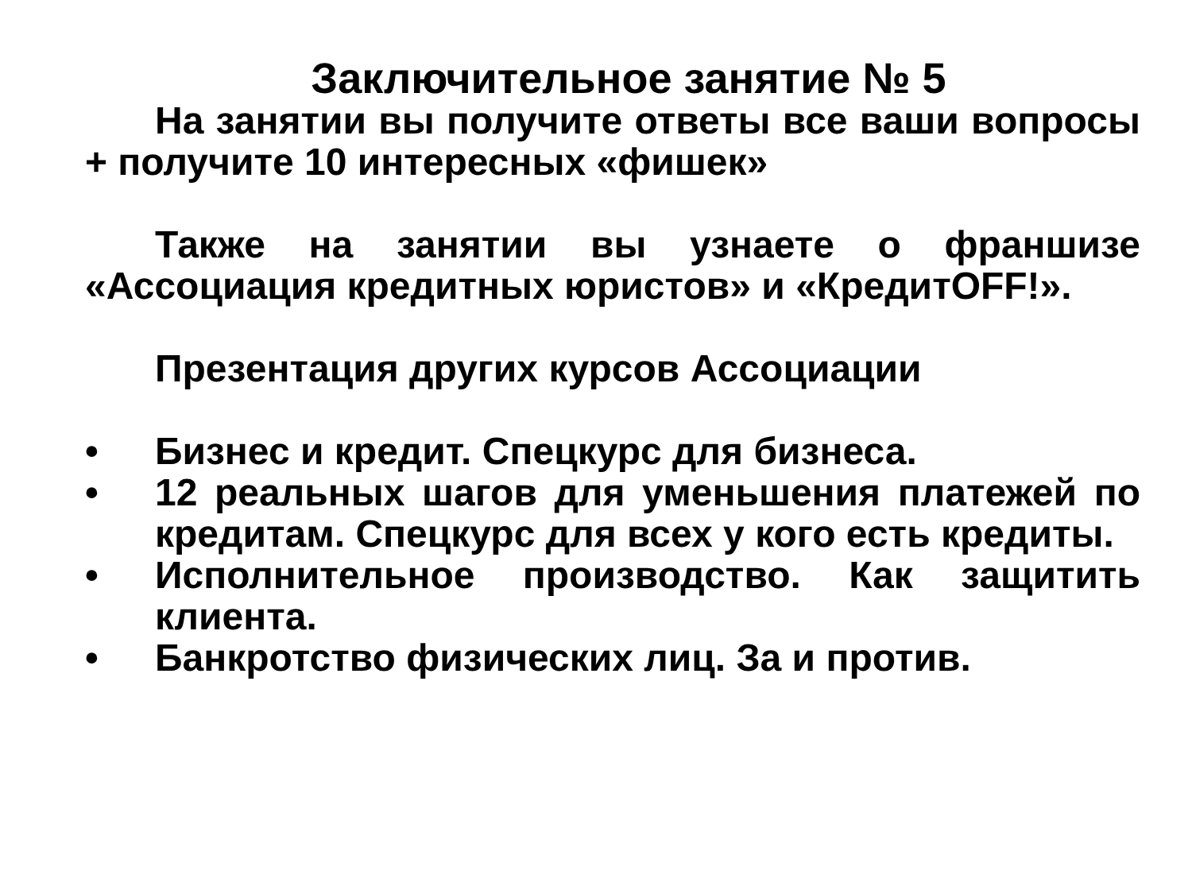Заключительное занятие № 5
На занятии вы получите ответы все ваши вопросы + получите 10 интересных «фишек»
Также на занятии вы узнаете о франшизе «Ассоциация кредитных юристов» и «КредитOFF!».
Презентация других курсов Ассоциации
• Бизнес и кредит. Спецкурс для бизнеса.
• 12 реальных шагов для уменьшения платежей по кредитам. Спецкурс для всех у кого есть кредиты.
• Исполнительное производство. Как защитить клиента.
• Банкротство физических лиц. За и против.